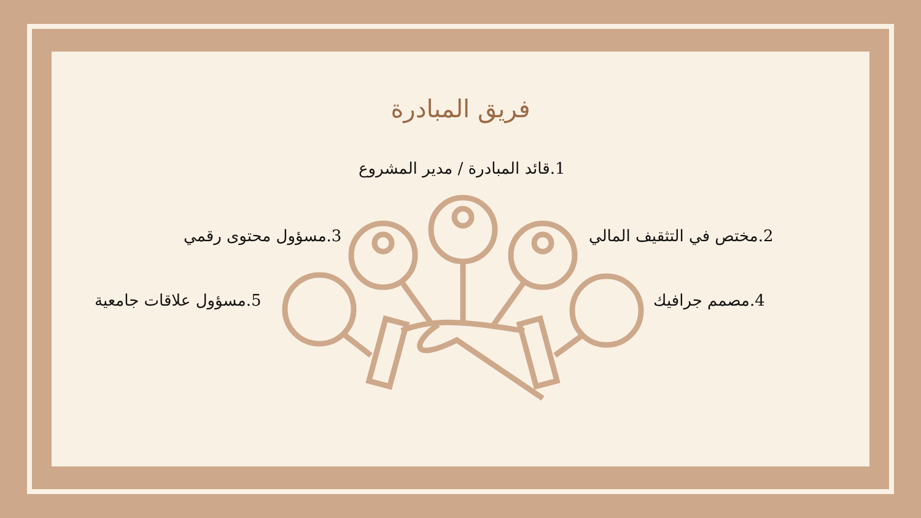فريق المبادرة
1.قائد المبادرة / مدير المشروع
2.مختص في التثقيف المالي
3.مسؤول محتوى رقمي
4.مصمم جرافيك
5.مسؤول علاقات جامعية